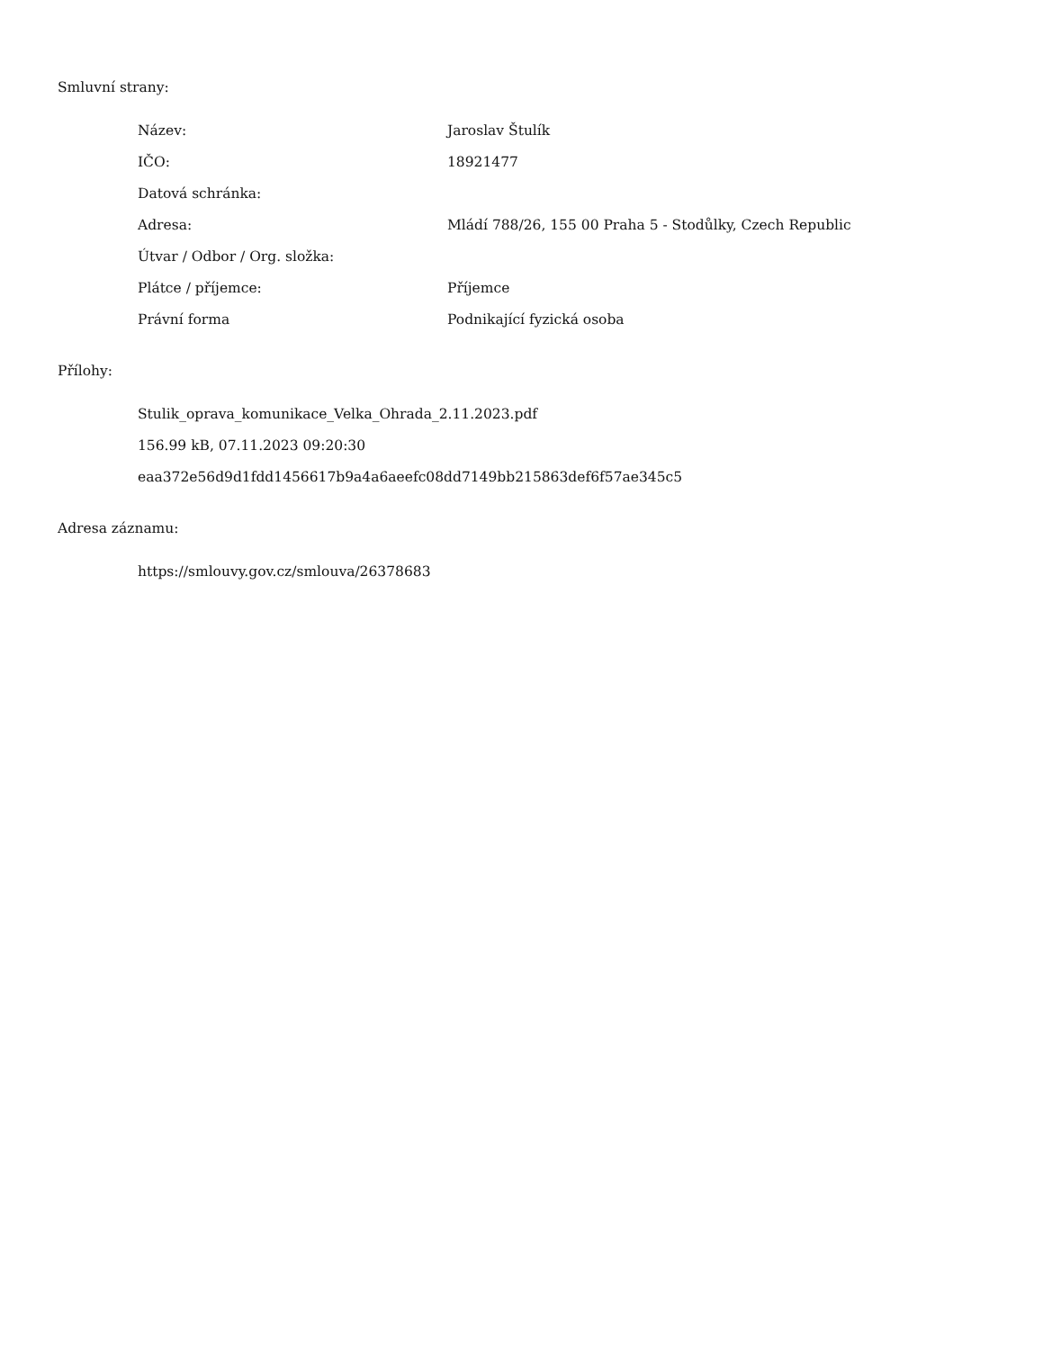Smluvní strany:
| Název: | Jaroslav Štulík |
| IČO: | 18921477 |
| Datová schránka: | |
| Adresa: | Mládí 788/26, 155 00 Praha 5 - Stodůlky, Czech Republic |
| Útvar / Odbor / Org. složka: | |
| Plátce / příjemce: | Příjemce |
| Právní forma | Podnikající fyzická osoba |
Přílohy:
Stulik_oprava_komunikace_Velka_Ohrada_2.11.2023.pdf
156.99 kB, 07.11.2023 09:20:30
eaa372e56d9d1fdd1456617b9a4a6aeefc08dd7149bb215863def6f57ae345c5
Adresa záznamu:
https://smlouvy.gov.cz/smlouva/26378683